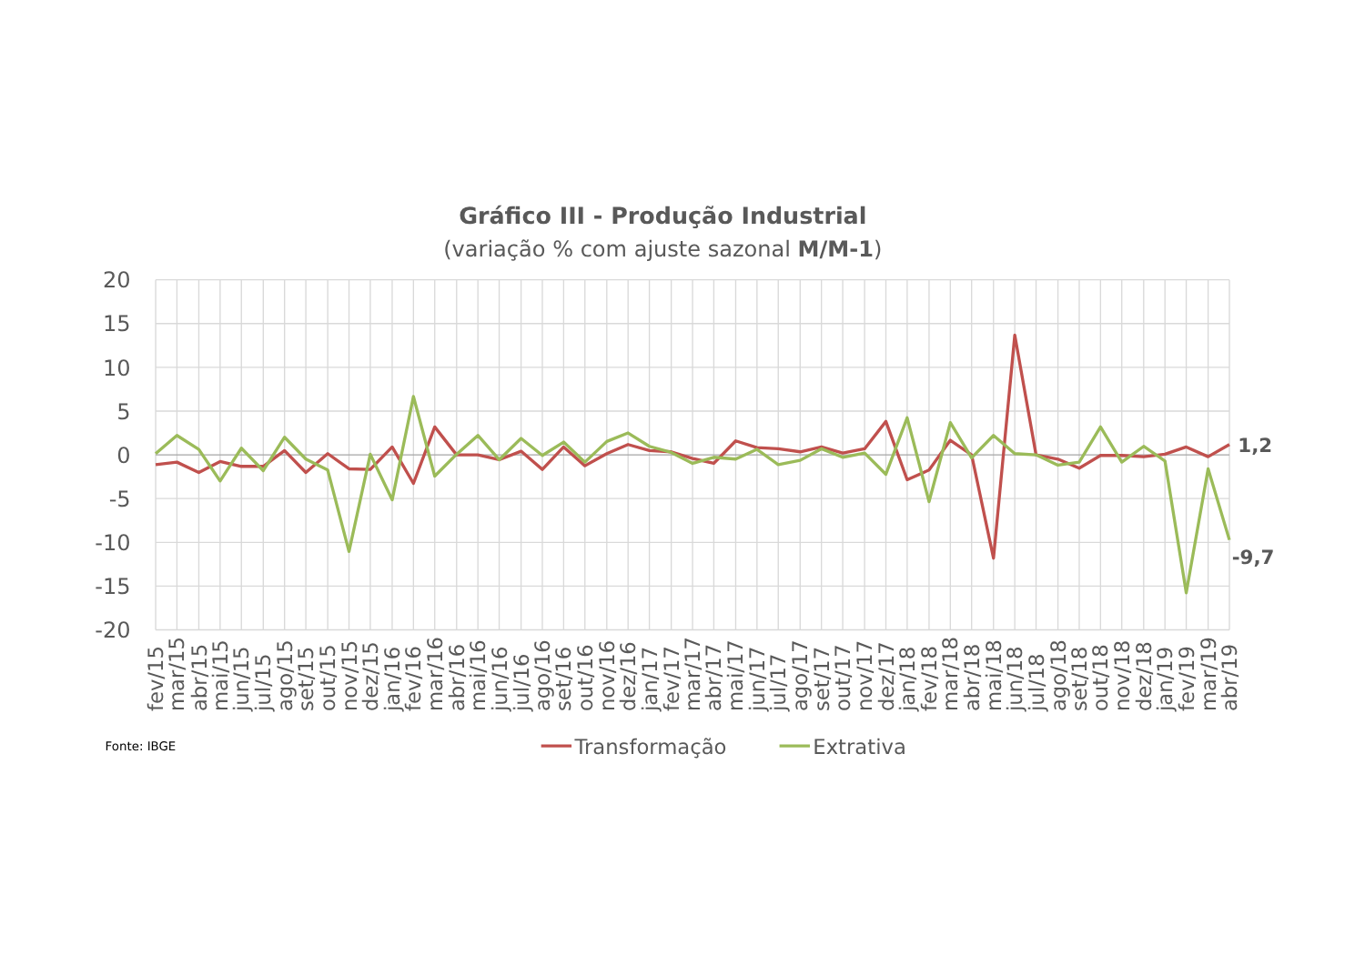Gráfico III - Produção Industrial
(variação % com ajuste sazonal M/M-1)
20
15
10
5
0
-5
-10
-15
-20
1,2
-9,7
fev/15
mar/15
abr/15
mai/15
jun/15
jul/15
ago/15
set/15
out/15
nov/15
dez/15
jan/16
fev/16
mar/16
abr/16
mai/16
jun/16
jul/16
ago/16
set/16
out/16
nov/16
dez/16
jan/17
fev/17
mar/17
abr/17
mai/17
jun/17
jul/17
ago/17
set/17
out/17
nov/17
dez/17
jan/18
fev/18
mar/18
abr/18
mai/18
jun/18
jul/18
ago/18
set/18
out/18
nov/18
dez/18
jan/19
fev/19
mar/19
abr/19
Fonte: IBGE
Transformação
Extrativa